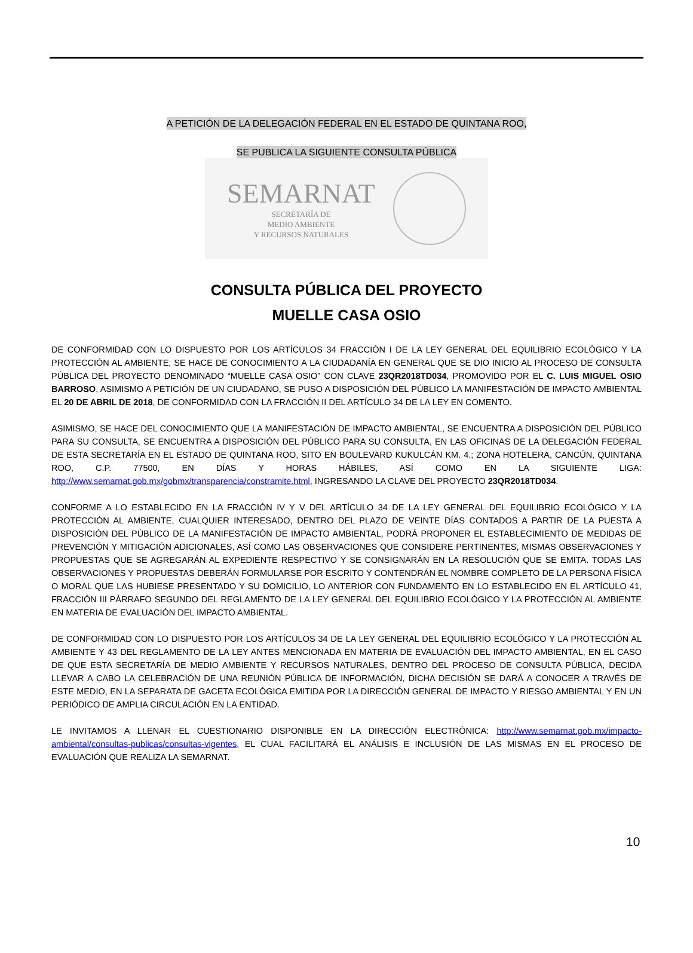A PETICIÓN DE LA DELEGACIÓN FEDERAL EN EL ESTADO DE QUINTANA ROO,
SE PUBLICA LA SIGUIENTE CONSULTA PÚBLICA
SEMARNAT
SECRETARÍA DE
MEDIO AMBIENTE
Y RECURSOS NATURALES
CONSULTA PÚBLICA DEL PROYECTO
MUELLE CASA OSIO
DE CONFORMIDAD CON LO DISPUESTO POR LOS ARTÍCULOS 34 FRACCIÓN I DE LA LEY GENERAL DEL EQUILIBRIO ECOLÓGICO Y LA PROTECCIÓN AL AMBIENTE, SE HACE DE CONOCIMIENTO A LA CIUDADANÍA EN GENERAL QUE SE DIO INICIO AL PROCESO DE CONSULTA PÚBLICA DEL PROYECTO DENOMINADO “MUELLE CASA OSIO” CON CLAVE 23QR2018TD034, PROMOVIDO POR EL C. LUIS MIGUEL OSIO BARROSO, ASIMISMO A PETICIÓN DE UN CIUDADANO, SE PUSO A DISPOSICIÓN DEL PÚBLICO LA MANIFESTACIÓN DE IMPACTO AMBIENTAL EL 20 DE ABRIL DE 2018, DE CONFORMIDAD CON LA FRACCIÓN II DEL ARTÍCULO 34 DE LA LEY EN COMENTO.
ASIMISMO, SE HACE DEL CONOCIMIENTO QUE LA MANIFESTACIÓN DE IMPACTO AMBIENTAL, SE ENCUENTRA A DISPOSICIÓN DEL PÚBLICO PARA SU CONSULTA, SE ENCUENTRA A DISPOSICIÓN DEL PÚBLICO PARA SU CONSULTA, EN LAS OFICINAS DE LA DELEGACIÓN FEDERAL DE ESTA SECRETARÍA EN EL ESTADO DE QUINTANA ROO, SITO EN BOULEVARD KUKULCÁN KM. 4.; ZONA HOTELERA, CANCÚN, QUINTANA ROO, C.P. 77500, EN DÍAS Y HORAS HÁBILES, ASÍ COMO EN LA SIGUIENTE LIGA: http://www.semarnat.gob.mx/gobmx/transparencia/constramite.html, INGRESANDO LA CLAVE DEL PROYECTO 23QR2018TD034.
CONFORME A LO ESTABLECIDO EN LA FRACCIÓN IV Y V DEL ARTÍCULO 34 DE LA LEY GENERAL DEL EQUILIBRIO ECOLÓGICO Y LA PROTECCIÓN AL AMBIENTE, CUALQUIER INTERESADO, DENTRO DEL PLAZO DE VEINTE DÍAS CONTADOS A PARTIR DE LA PUESTA A DISPOSICIÓN DEL PÚBLICO DE LA MANIFESTACIÓN DE IMPACTO AMBIENTAL, PODRÁ PROPONER EL ESTABLECIMIENTO DE MEDIDAS DE PREVENCIÓN Y MITIGACIÓN ADICIONALES, ASÍ COMO LAS OBSERVACIONES QUE CONSIDERE PERTINENTES, MISMAS OBSERVACIONES Y PROPUESTAS QUE SE AGREGARÁN AL EXPEDIENTE RESPECTIVO Y SE CONSIGNARÁN EN LA RESOLUCIÓN QUE SE EMITA. TODAS LAS OBSERVACIONES Y PROPUESTAS DEBERÁN FORMULARSE POR ESCRITO Y CONTENDRÁN EL NOMBRE COMPLETO DE LA PERSONA FÍSICA O MORAL QUE LAS HUBIESE PRESENTADO Y SU DOMICILIO, LO ANTERIOR CON FUNDAMENTO EN LO ESTABLECIDO EN EL ARTÍCULO 41, FRACCIÓN III PÁRRAFO SEGUNDO DEL REGLAMENTO DE LA LEY GENERAL DEL EQUILIBRIO ECOLÓGICO Y LA PROTECCIÓN AL AMBIENTE EN MATERIA DE EVALUACIÓN DEL IMPACTO AMBIENTAL.
DE CONFORMIDAD CON LO DISPUESTO POR LOS ARTÍCULOS 34 DE LA LEY GENERAL DEL EQUILIBRIO ECOLÓGICO Y LA PROTECCIÓN AL AMBIENTE Y 43 DEL REGLAMENTO DE LA LEY ANTES MENCIONADA EN MATERIA DE EVALUACIÓN DEL IMPACTO AMBIENTAL, EN EL CASO DE QUE ESTA SECRETARÍA DE MEDIO AMBIENTE Y RECURSOS NATURALES, DENTRO DEL PROCESO DE CONSULTA PÚBLICA, DECIDA LLEVAR A CABO LA CELEBRACIÓN DE UNA REUNIÓN PÚBLICA DE INFORMACIÓN, DICHA DECISIÓN SE DARÁ A CONOCER A TRAVÉS DE ESTE MEDIO, EN LA SEPARATA DE GACETA ECOLÓGICA EMITIDA POR LA DIRECCIÓN GENERAL DE IMPACTO Y RIESGO AMBIENTAL Y EN UN PERIÓDICO DE AMPLIA CIRCULACIÓN EN LA ENTIDAD.
LE INVITAMOS A LLENAR EL CUESTIONARIO DISPONIBLE EN LA DIRECCIÓN ELECTRÓNICA: http://www.semarnat.gob.mx/impacto-ambiental/consultas-publicas/consultas-vigentes, EL CUAL FACILITARÁ EL ANÁLISIS E INCLUSIÓN DE LAS MISMAS EN EL PROCESO DE EVALUACIÓN QUE REALIZA LA SEMARNAT.
10